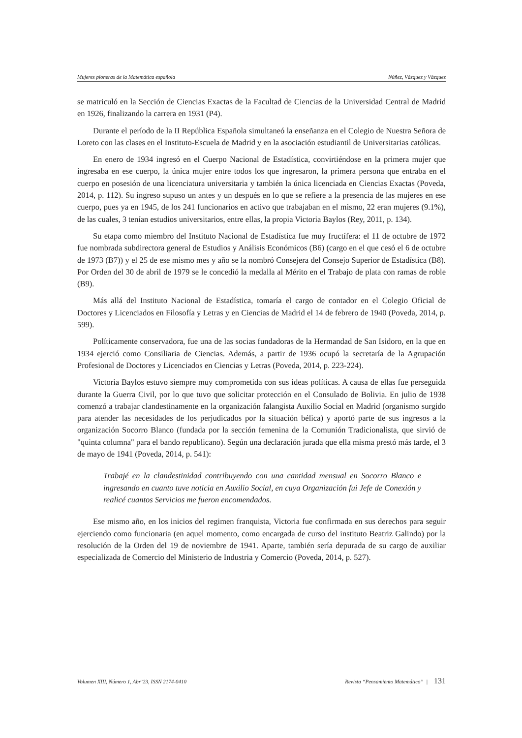Mujeres pioneras de la Matemática española Núñez, Vázquez y Vázquez
se matriculó en la Sección de Ciencias Exactas de la Facultad de Ciencias de la Universidad Central de Madrid en 1926, finalizando la carrera en 1931 (P4).
Durante el período de la II República Española simultaneó la enseñanza en el Colegio de Nuestra Señora de Loreto con las clases en el Instituto-Escuela de Madrid y en la asociación estudiantil de Universitarias católicas.
En enero de 1934 ingresó en el Cuerpo Nacional de Estadística, convirtiéndose en la primera mujer que ingresaba en ese cuerpo, la única mujer entre todos los que ingresaron, la primera persona que entraba en el cuerpo en posesión de una licenciatura universitaria y también la única licenciada en Ciencias Exactas (Poveda, 2014, p. 112). Su ingreso supuso un antes y un después en lo que se refiere a la presencia de las mujeres en ese cuerpo, pues ya en 1945, de los 241 funcionarios en activo que trabajaban en el mismo, 22 eran mujeres (9.1%), de las cuales, 3 tenían estudios universitarios, entre ellas, la propia Victoria Baylos (Rey, 2011, p. 134).
Su etapa como miembro del Instituto Nacional de Estadística fue muy fructífera: el 11 de octubre de 1972 fue nombrada subdirectora general de Estudios y Análisis Económicos (B6) (cargo en el que cesó el 6 de octubre de 1973 (B7)) y el 25 de ese mismo mes y año se la nombró Consejera del Consejo Superior de Estadística (B8). Por Orden del 30 de abril de 1979 se le concedió la medalla al Mérito en el Trabajo de plata con ramas de roble (B9).
Más allá del Instituto Nacional de Estadística, tomaría el cargo de contador en el Colegio Oficial de Doctores y Licenciados en Filosofía y Letras y en Ciencias de Madrid el 14 de febrero de 1940 (Poveda, 2014, p. 599).
Políticamente conservadora, fue una de las socias fundadoras de la Hermandad de San Isidoro, en la que en 1934 ejerció como Consiliaria de Ciencias. Además, a partir de 1936 ocupó la secretaría de la Agrupación Profesional de Doctores y Licenciados en Ciencias y Letras (Poveda, 2014, p. 223-224).
Victoria Baylos estuvo siempre muy comprometida con sus ideas políticas. A causa de ellas fue perseguida durante la Guerra Civil, por lo que tuvo que solicitar protección en el Consulado de Bolivia. En julio de 1938 comenzó a trabajar clandestinamente en la organización falangista Auxilio Social en Madrid (organismo surgido para atender las necesidades de los perjudicados por la situación bélica) y aportó parte de sus ingresos a la organización Socorro Blanco (fundada por la sección femenina de la Comunión Tradicionalista, que sirvió de "quinta columna" para el bando republicano). Según una declaración jurada que ella misma prestó más tarde, el 3 de mayo de 1941 (Poveda, 2014, p. 541):
Trabajé en la clandestinidad contribuyendo con una cantidad mensual en Socorro Blanco e ingresando en cuanto tuve noticia en Auxilio Social, en cuya Organización fui Jefe de Conexión y realicé cuantos Servicios me fueron encomendados.
Ese mismo año, en los inicios del regimen franquista, Victoria fue confirmada en sus derechos para seguir ejerciendo como funcionaria (en aquel momento, como encargada de curso del instituto Beatriz Galindo) por la resolución de la Orden del 19 de noviembre de 1941. Aparte, también sería depurada de su cargo de auxiliar especializada de Comercio del Ministerio de Industria y Comercio (Poveda, 2014, p. 527).
Volumen XIII, Número 1, Abr’23, ISSN 2174-0410 Revista “Pensamiento Matemático” | 131